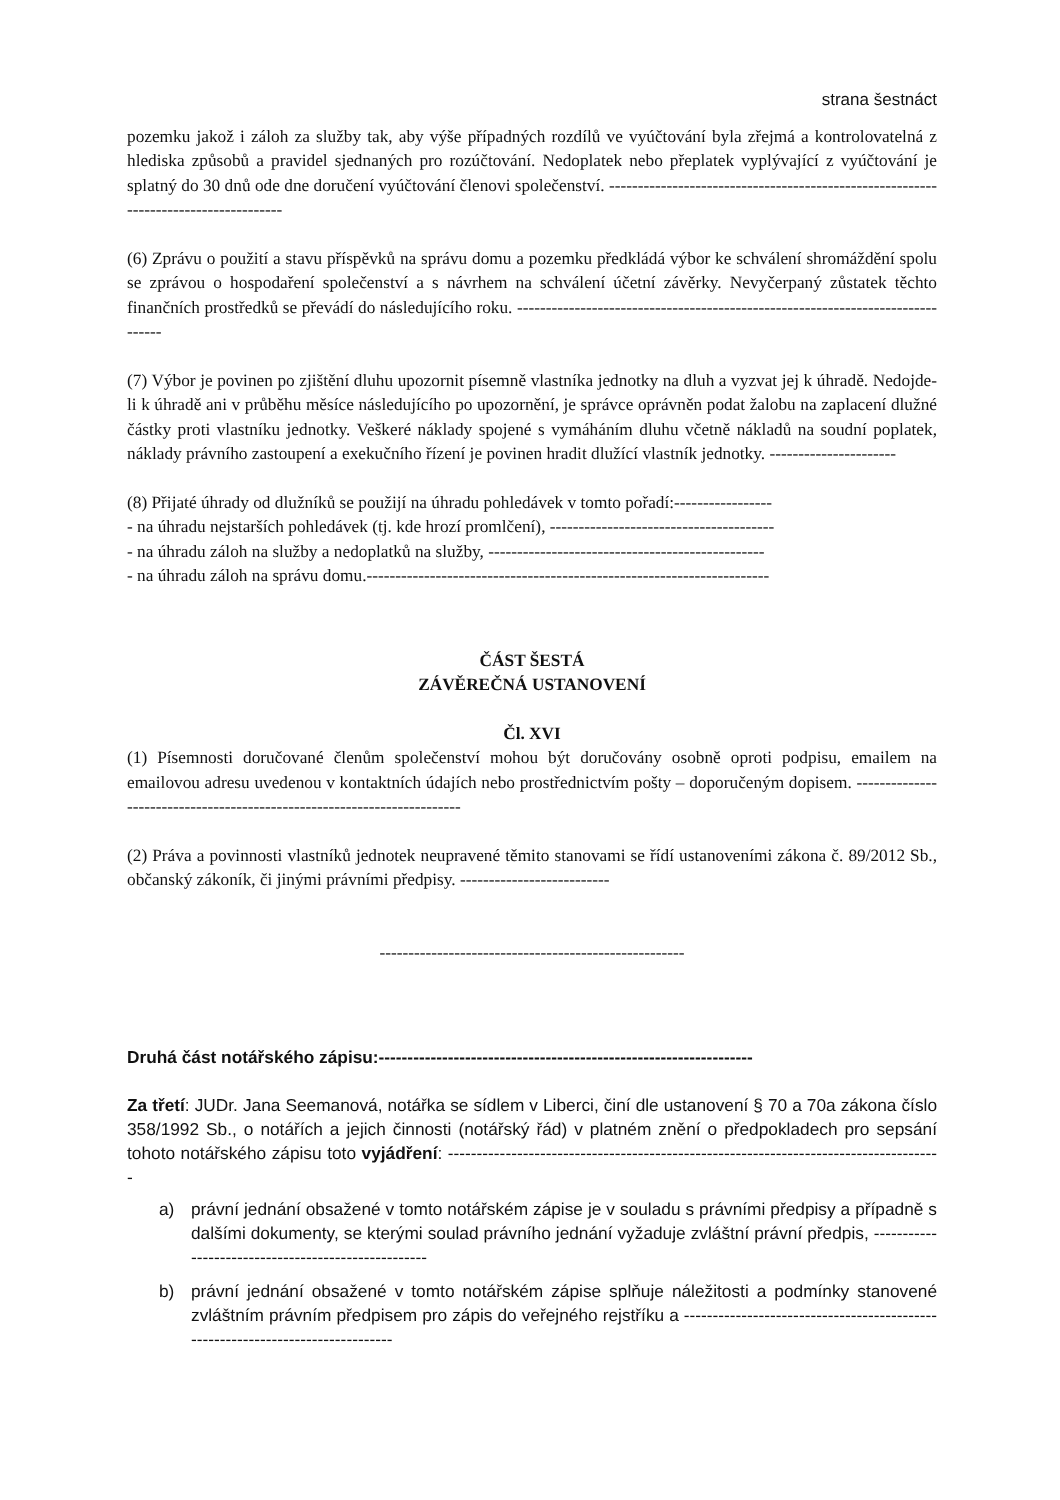strana šestnáct
pozemku jakož i záloh za služby tak, aby výše případných rozdílů ve vyúčtování byla zřejmá a kontrolovatelná z hlediska způsobů a pravidel sjednaných pro rozúčtování. Nedoplatek nebo přeplatek vyplývající z vyúčtování je splatný do 30 dnů ode dne doručení vyúčtování členovi společenství. ------------------------------------------------------------------------------------
(6) Zprávu o použití a stavu příspěvků na správu domu a pozemku předkládá výbor ke schválení shromáždění spolu se zprávou o hospodaření společenství a s návrhem na schválení účetní závěrky. Nevyčerpaný zůstatek těchto finančních prostředků se převádí do následujícího roku. -------------------------------------------------------------------------------
(7) Výbor je povinen po zjištění dluhu upozornit písemně vlastníka jednotky na dluh a vyzvat jej k úhradě. Nedojde-li k úhradě ani v průběhu měsíce následujícího po upozornění, je správce oprávněn podat žalobu na zaplacení dlužné částky proti vlastníku jednotky. Veškeré náklady spojené s vymáháním dluhu včetně nákladů na soudní poplatek, náklady právního zastoupení a exekučního řízení je povinen hradit dlužící vlastník jednotky. ----------------------
(8) Přijaté úhrady od dlužníků se použijí na úhradu pohledávek v tomto pořadí:-----------------
- na úhradu nejstarších pohledávek (tj. kde hrozí promlčení), ---------------------------------------
- na úhradu záloh na služby a nedoplatků na služby, ------------------------------------------------
- na úhradu záloh na správu domu.----------------------------------------------------------------------
ČÁST ŠESTÁ
ZÁVĚREČNÁ USTANOVENÍ
Čl. XVI
(1) Písemnosti doručované členům společenství mohou být doručovány osobně oproti podpisu, emailem na emailovou adresu uvedenou v kontaktních údajích nebo prostřednictvím pošty – doporučeným dopisem. ------------------------------------------------------------------------
(2) Práva a povinnosti vlastníků jednotek neupravené těmito stanovami se řídí ustanoveními zákona č. 89/2012 Sb., občanský zákoník, či jinými právními předpisy. --------------------------
-----------------------------------------------------
Druhá část notářského zápisu:-----------------------------------------------------------------
Za třetí: JUDr. Jana Seemanová, notářka se sídlem v Liberci, činí dle ustanovení § 70 a 70a zákona číslo 358/1992 Sb., o notářích a jejich činnosti (notářský řád) v platném znění o předpokladech pro sepsání tohoto notářského zápisu toto vyjádření: --------------------------------------------------------------------------------------
a) právní jednání obsažené v tomto notářském zápise je v souladu s právními předpisy a případně s dalšími dokumenty, se kterými soulad právního jednání vyžaduje zvláštní právní předpis, ----------------------------------------------------
b) právní jednání obsažené v tomto notářském zápise splňuje náležitosti a podmínky stanovené zvláštním právním předpisem pro zápis do veřejného rejstříku a -------------------------------------------------------------------------------